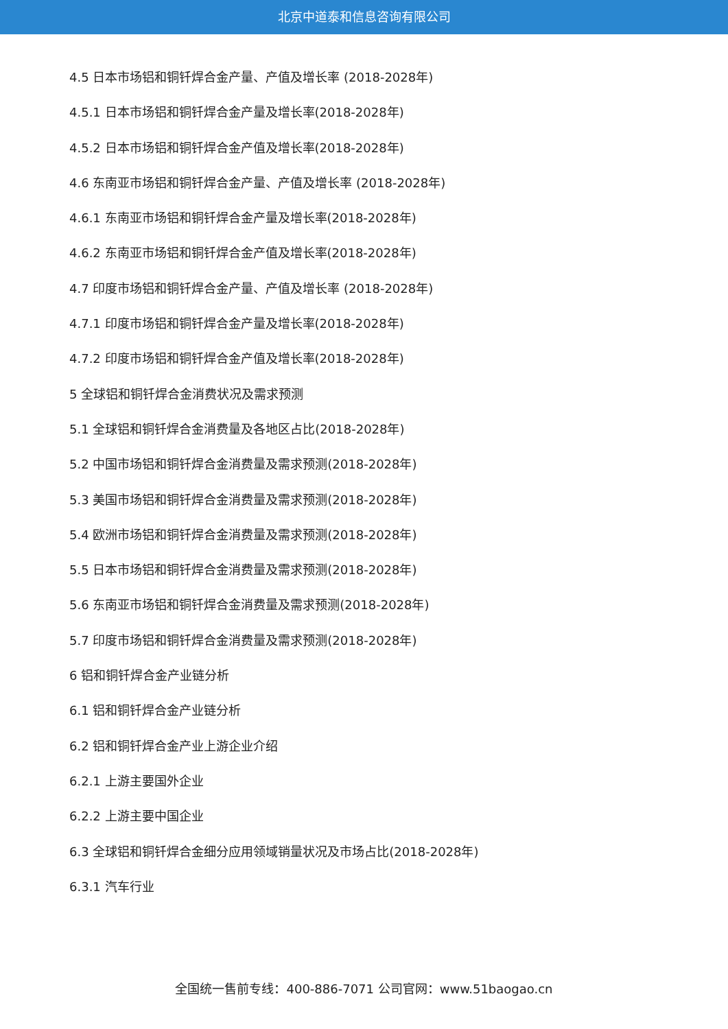北京中道泰和信息咨询有限公司
4.5 日本市场铝和铜钎焊合金产量、产值及增长率 (2018-2028年)
4.5.1 日本市场铝和铜钎焊合金产量及增长率(2018-2028年)
4.5.2 日本市场铝和铜钎焊合金产值及增长率(2018-2028年)
4.6 东南亚市场铝和铜钎焊合金产量、产值及增长率 (2018-2028年)
4.6.1 东南亚市场铝和铜钎焊合金产量及增长率(2018-2028年)
4.6.2 东南亚市场铝和铜钎焊合金产值及增长率(2018-2028年)
4.7 印度市场铝和铜钎焊合金产量、产值及增长率 (2018-2028年)
4.7.1 印度市场铝和铜钎焊合金产量及增长率(2018-2028年)
4.7.2 印度市场铝和铜钎焊合金产值及增长率(2018-2028年)
5 全球铝和铜钎焊合金消费状况及需求预测
5.1 全球铝和铜钎焊合金消费量及各地区占比(2018-2028年)
5.2 中国市场铝和铜钎焊合金消费量及需求预测(2018-2028年)
5.3 美国市场铝和铜钎焊合金消费量及需求预测(2018-2028年)
5.4 欧洲市场铝和铜钎焊合金消费量及需求预测(2018-2028年)
5.5 日本市场铝和铜钎焊合金消费量及需求预测(2018-2028年)
5.6 东南亚市场铝和铜钎焊合金消费量及需求预测(2018-2028年)
5.7 印度市场铝和铜钎焊合金消费量及需求预测(2018-2028年)
6 铝和铜钎焊合金产业链分析
6.1 铝和铜钎焊合金产业链分析
6.2 铝和铜钎焊合金产业上游企业介绍
6.2.1 上游主要国外企业
6.2.2 上游主要中国企业
6.3 全球铝和铜钎焊合金细分应用领域销量状况及市场占比(2018-2028年)
6.3.1 汽车行业
全国统一售前专线：400-886-7071 公司官网：www.51baogao.cn